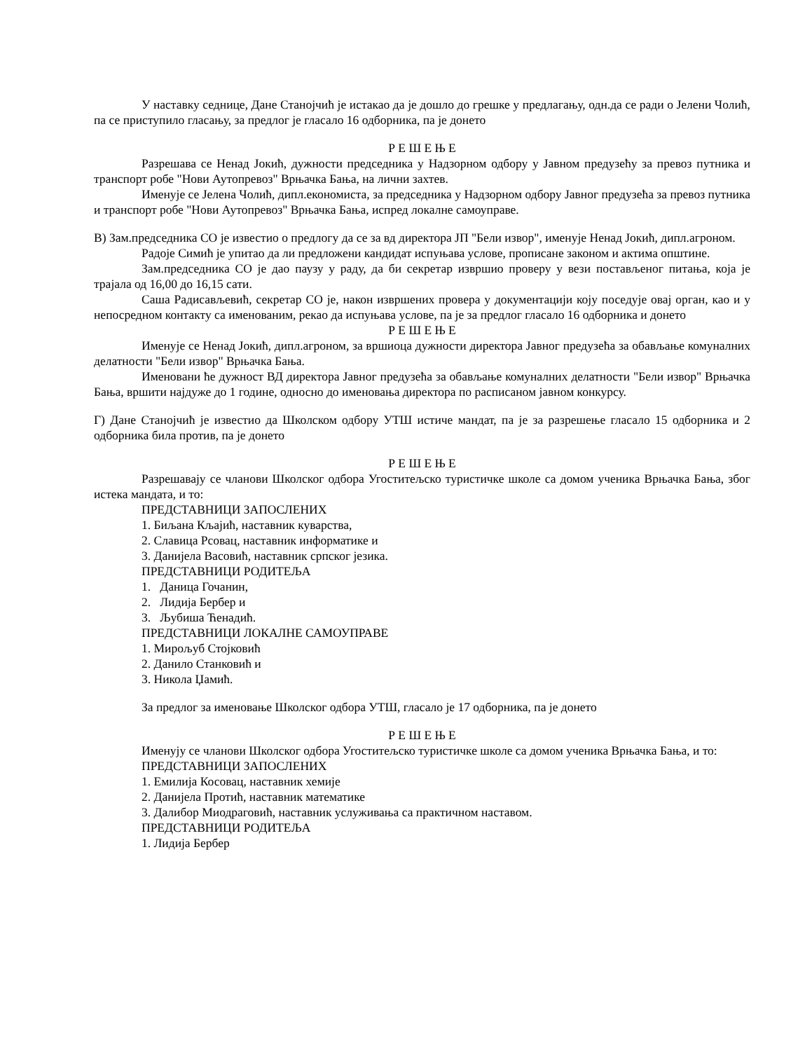У наставку седнице, Дане Станојчић је истакао да је дошло до грешке у предлагању, одн.да се ради о Јелени Чолић, па се приступило гласању, за предлог је гласало 16 одборника, па је донето
Р Е Ш Е Њ Е
Разрешава се Ненад Јокић, дужности председника у Надзорном одбору у Јавном предузећу за превоз путника и транспорт робе "Нови Аутопревоз" Врњачка Бања, на лични захтев.
Именује се Јелена Чолић, дипл.економиста, за председника у Надзорном одбору Јавног предузећа за превоз путника и транспорт робе "Нови Аутопревоз" Врњачка Бања, испред локалне самоуправе.
В) Зам.председника СО је известио о предлогу да се за вд директора ЈП "Бели извор", именује Ненад Јокић, дипл.агроном.
Радоје Симић је упитао да ли предложени кандидат испуњава услове, прописане законом и актима општине.
Зам.председника СО је дао паузу у раду, да би секретар извршио проверу у вези постављеног питања, која је трајала од 16,00 до 16,15 сати.
Саша Радисављевић, секретар СО је, након извршених провера у документацији коју поседује овај орган, као и у непосредном контакту са именованим, рекао да испуњава услове, па је за предлог гласало 16 одборника и донето
Р Е Ш Е Њ Е
Именује се Ненад Јокић, дипл.агроном, за вршиоца дужности директора Јавног предузећа за обављање комуналних делатности "Бели извор" Врњачка Бања.
Именовани ће дужност ВД директора Јавног предузећа за обављање комуналних делатности "Бели извор" Врњачка Бања, вршити најдуже до 1 године, односно до именовања директора по расписаном јавном конкурсу.
Г) Дане Станојчић је известио да Школском одбору УТШ истиче мандат, па је за разрешење гласало 15 одборника и 2 одборника била против, па је донето
Р Е Ш Е Њ Е
Разрешавају се чланови Школског одбора Угоститељско туристичке школе са домом ученика Врњачка Бања, због истека мандата, и то:
ПРЕДСТАВНИЦИ ЗАПОСЛЕНИХ
1. Биљана Кљајић, наставник куварства,
2. Славица Рсовац, наставник информатике и
3. Данијела Васовић, наставник српског језика.
ПРЕДСТАВНИЦИ РОДИТЕЉА
1. Даница Гочанин,
2. Лидија Бербер и
3. Љубиша Ћенадић.
ПРЕДСТАВНИЦИ ЛОКАЛНЕ САМОУПРАВЕ
1. Мирољуб Стојковић
2. Данило Станковић и
3. Никола Џамић.
За предлог за именовање Школског одбора УТШ, гласало је 17 одборника, па је донето
Р Е Ш Е Њ Е
Именују се чланови Школског одбора Угоститељско туристичке школе са домом ученика Врњачка Бања, и то:
ПРЕДСТАВНИЦИ ЗАПОСЛЕНИХ
1. Емилија Косовац, наставник хемије
2. Данијела Протић, наставник математике
3. Далибор Миодраговић, наставник услуживања са практичном наставом.
ПРЕДСТАВНИЦИ РОДИТЕЉА
1. Лидија Бербер